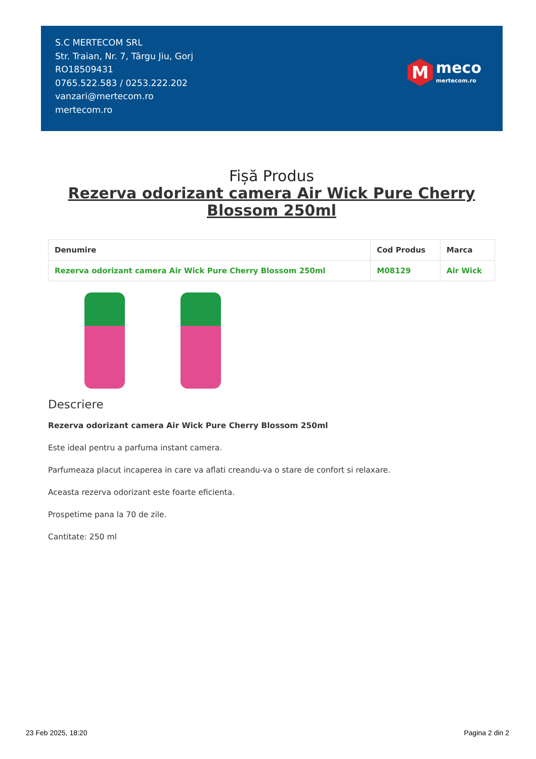S.C MERTECOM SRL
Str. Traian, Nr. 7, Târgu Jiu, Gorj
RO18509431
0765.522.583 / 0253.222.202
vanzari@mertecom.ro
mertecom.ro
M
meco
mertecom.ro
Fișă Produs
Rezerva odorizant camera Air Wick Pure Cherry Blossom 250ml
| Denumire | Cod Produs | Marca |
| --- | --- | --- |
| Rezerva odorizant camera Air Wick Pure Cherry Blossom 250ml | M08129 | Air Wick |
Descriere
Rezerva odorizant camera Air Wick Pure Cherry Blossom 250ml
Este ideal pentru a parfuma instant camera.
Parfumeaza placut incaperea in care va aflati creandu-va o stare de confort si relaxare.
Aceasta rezerva odorizant este foarte eficienta.
Prospetime pana la 70 de zile.
Cantitate: 250 ml
23 Feb 2025, 18:20 Pagina 2 din 2